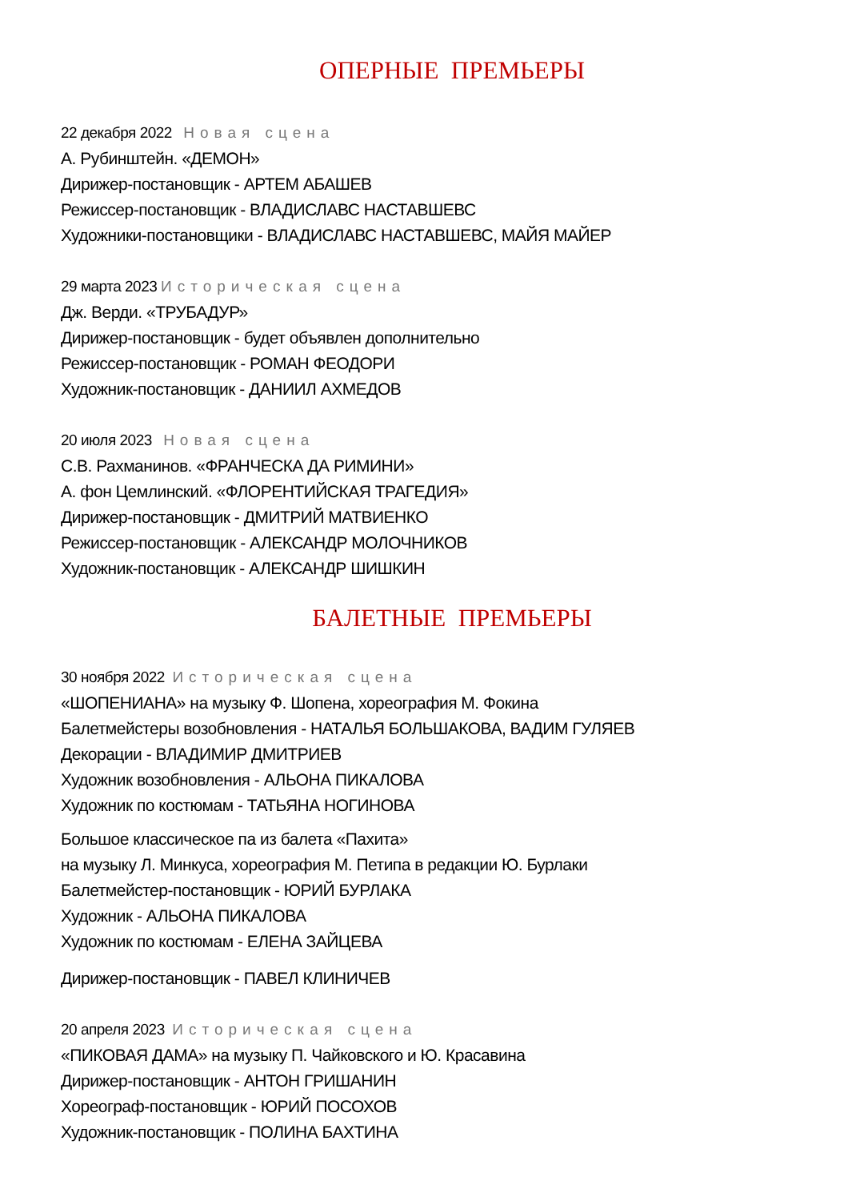ОПЕРНЫЕ ПРЕМЬЕРЫ
22 декабря 2022 Новая сцена
А. Рубинштейн. «ДЕМОН»
Дирижер-постановщик - АРТЕМ АБАШЕВ
Режиссер-постановщик - ВЛАДИСЛАВС НАСТАВШЕВС
Художники-постановщики - ВЛАДИСЛАВС НАСТАВШЕВС, МАЙЯ МАЙЕР
29 марта 2023 Историческая сцена
Дж. Верди. «ТРУБАДУР»
Дирижер-постановщик - будет объявлен дополнительно
Режиссер-постановщик - РОМАН ФЕОДОРИ
Художник-постановщик - ДАНИИЛ АХМЕДОВ
20 июля 2023 Новая сцена
С.В. Рахманинов. «ФРАНЧЕСКА ДА РИМИНИ»
А. фон Цемлинский. «ФЛОРЕНТИЙСКАЯ ТРАГЕДИЯ»
Дирижер-постановщик - ДМИТРИЙ МАТВИЕНКО
Режиссер-постановщик - АЛЕКСАНДР МОЛОЧНИКОВ
Художник-постановщик - АЛЕКСАНДР ШИШКИН
БАЛЕТНЫЕ ПРЕМЬЕРЫ
30 ноября 2022 Историческая сцена
«ШОПЕНИАНА» на музыку Ф. Шопена, хореография М. Фокина
Балетмейстеры возобновления - НАТАЛЬЯ БОЛЬШАКОВА, ВАДИМ ГУЛЯЕВ
Декорации - ВЛАДИМИР ДМИТРИЕВ
Художник возобновления - АЛЬОНА ПИКАЛОВА
Художник по костюмам - ТАТЬЯНА НОГИНОВА
Большое классическое па из балета «Пахита»
на музыку Л. Минкуса, хореография М. Петипа в редакции Ю. Бурлаки
Балетмейстер-постановщик - ЮРИЙ БУРЛАКА
Художник - АЛЬОНА ПИКАЛОВА
Художник по костюмам - ЕЛЕНА ЗАЙЦЕВА
Дирижер-постановщик - ПАВЕЛ КЛИНИЧЕВ
20 апреля 2023 Историческая сцена
«ПИКОВАЯ ДАМА» на музыку П. Чайковского и Ю. Красавина
Дирижер-постановщик - АНТОН ГРИШАНИН
Хореограф-постановщик - ЮРИЙ ПОСОХОВ
Художник-постановщик - ПОЛИНА БАХТИНА